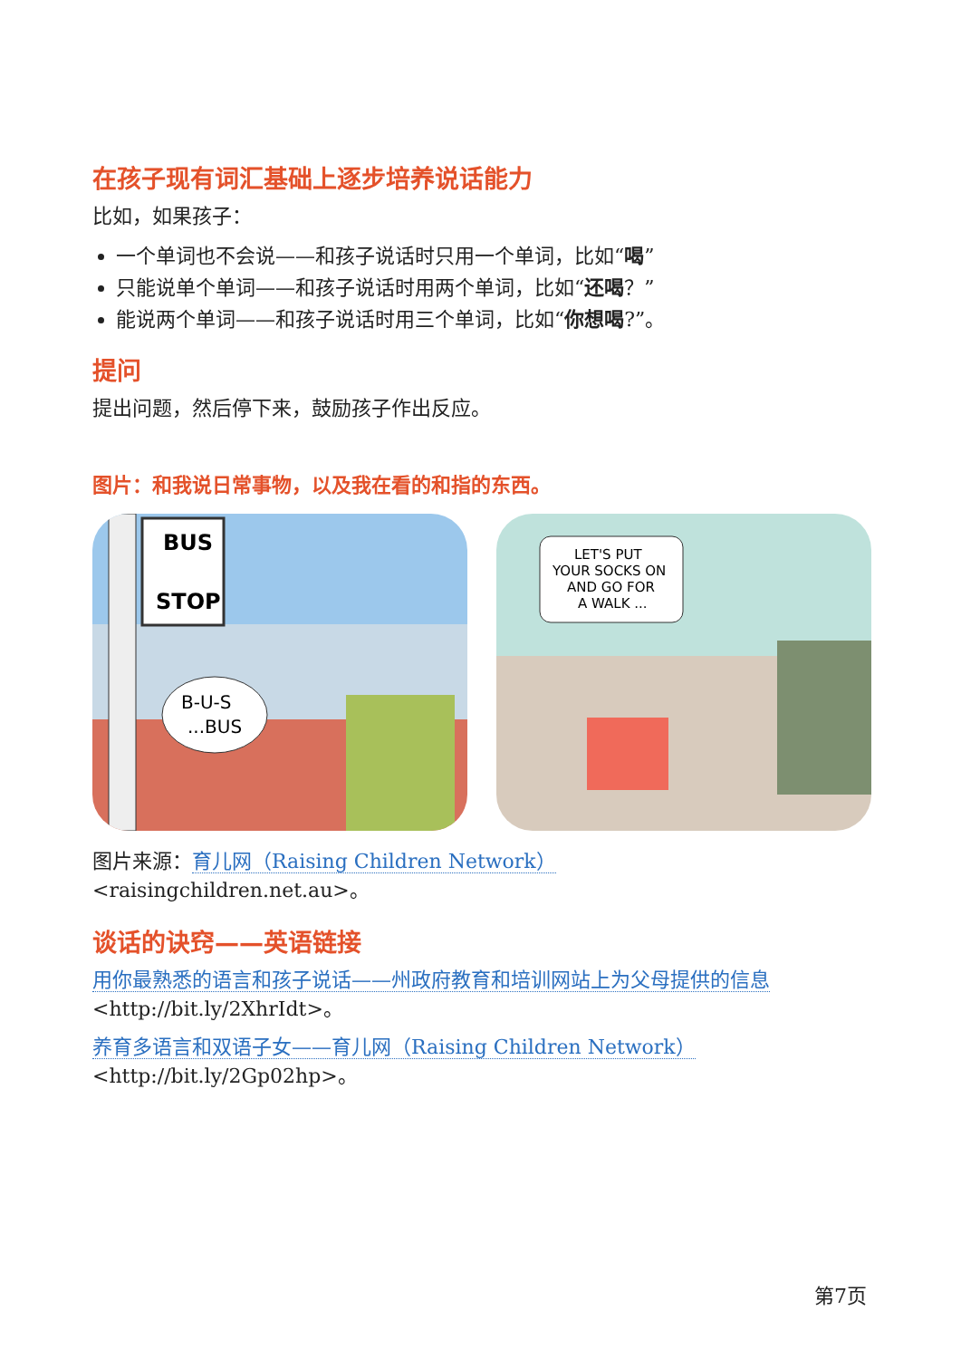在孩子现有词汇基础上逐步培养说话能力
比如，如果孩子：
一个单词也不会说——和孩子说话时只用一个单词，比如“喝”
只能说单个单词——和孩子说话时用两个单词，比如“还喝？”
能说两个单词——和孩子说话时用三个单词，比如“你想喝?”。
提问
提出问题，然后停下来，鼓励孩子作出反应。
图片：和我说日常事物，以及我在看的和指的东西。
BUS
STOP
B-U-S
...BUS
LET'S PUT
YOUR SOCKS ON
AND GO FOR
A WALK ...
图片来源：育儿网（Raising Children Network）
<raisingchildren.net.au>。
谈话的诀窍——英语链接
用你最熟悉的语言和孩子说话——州政府教育和培训网站上为父母提供的信息
<http://bit.ly/2XhrIdt>。
养育多语言和双语子女——育儿网（Raising Children Network）
<http://bit.ly/2Gp02hp>。
第7页